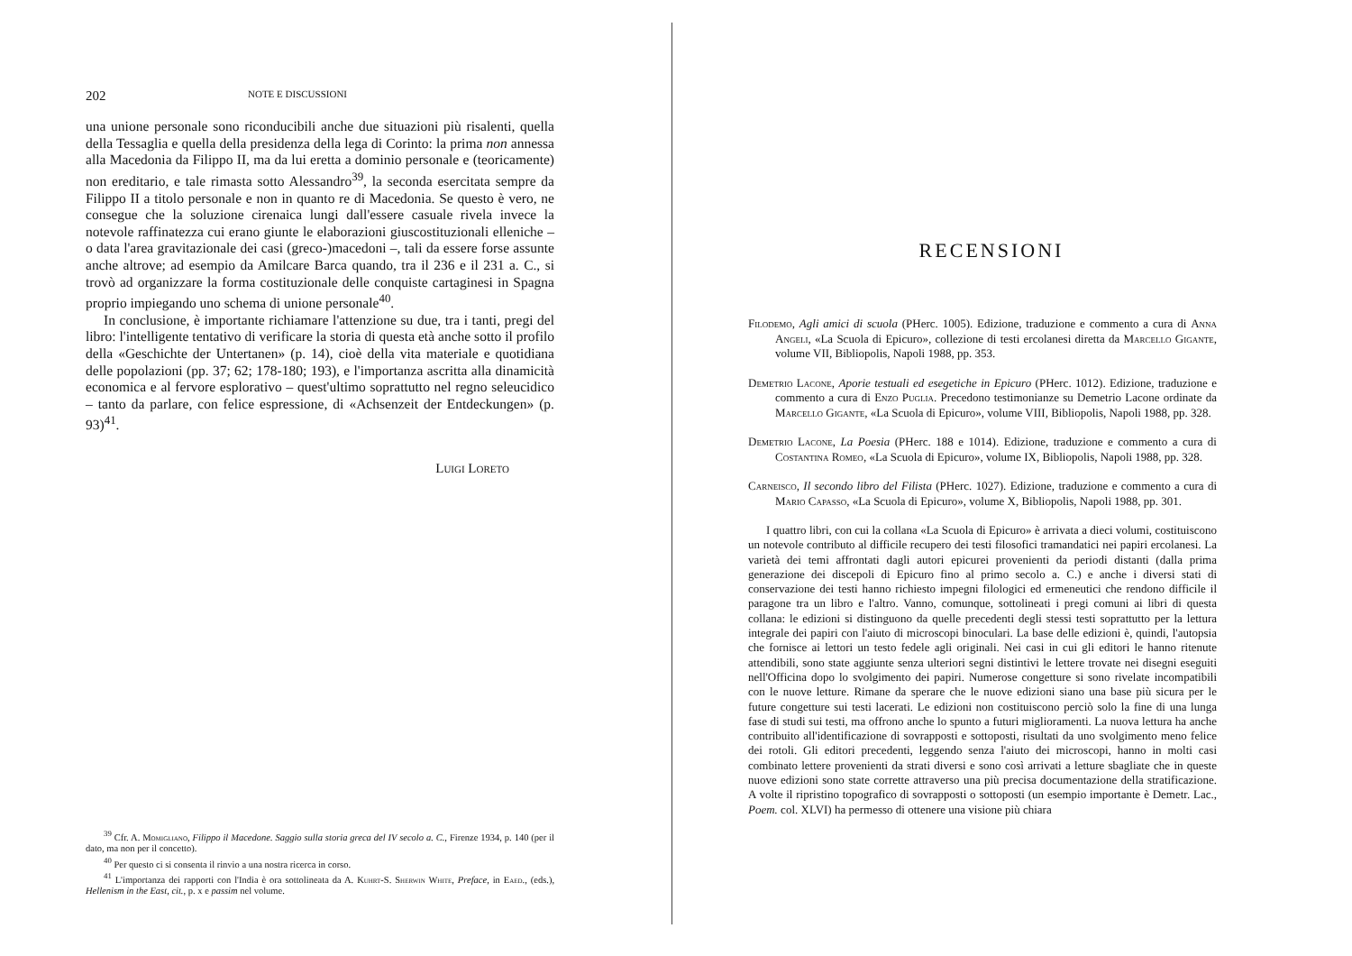202 NOTE E DISCUSSIONI
una unione personale sono riconducibili anche due situazioni più risalenti, quella della Tessaglia e quella della presidenza della lega di Corinto: la prima non annessa alla Macedonia da Filippo II, ma da lui eretta a dominio personale e (teoricamente) non ereditario, e tale rimasta sotto Alessandro<sup>39</sup>, la seconda e­sercitata sempre da Filippo II a titolo personale e non in quanto re di Macedo­nia. Se questo è vero, ne consegue che la soluzione cirenaica lungi dall'essere casuale rivela invece la notevole raffinatezza cui erano giunte le elaborazioni giuscostituzionali elleniche – o data l'area gravitazionale dei casi (greco-)mace­doni –, tali da essere forse assunte anche altrove; ad esempio da Amilcare Bar­ca quando, tra il 236 e il 231 a. C., si trovò ad organizzare la forma costituzio­nale delle conquiste cartaginesi in Spagna proprio impiegando uno schema di unione personale<sup>40</sup>.
In conclusione, è importante richiamare l'attenzione su due, tra i tanti, pregi del libro: l'intelligente tentativo di verificare la storia di questa età anche sotto il profilo della «Geschichte der Untertanen» (p. 14), cioè della vita mate­riale e quotidiana delle popolazioni (pp. 37; 62; 178-180; 193), e l'importanza ascritta alla dinamicità economica e al fervore esplorativo – quest'ultimo so­prattutto nel regno seleucidico – tanto da parlare, con felice espressione, di «Achsenzeit der Entdeckungen» (p. 93)<sup>41</sup>.
Luigi Loreto
<sup>39</sup> Cfr. A. Momigliano, Filippo il Macedone. Saggio sulla storia greca del IV secolo a. C., Firenze 1934, p. 140 (per il dato, ma non per il concetto).
<sup>40</sup> Per questo ci si consenta il rinvio a una nostra ricerca in corso.
<sup>41</sup> L'importanza dei rapporti con l'India è ora sottolineata da A. Kuhrt-S. Sherwin White, Preface, in Eaed., (eds.), Hellenism in the East, cit., p. x e passim nel volume.
RECENSIONI
Filodemo, Agli amici di scuola (PHerc. 1005). Edizione, traduzione e commento a cura di Anna Angeli, «La Scuola di Epicuro», collezione di testi ercolanesi diretta da Marcello Gigante, volume VII, Bibliopolis, Napoli 1988, pp. 353.
Demetrio Lacone, Aporie testuali ed esegetiche in Epicuro (PHerc. 1012). Edizione, tradu­zione e commento a cura di Enzo Puglia. Precedono testimonianze su Demetrio Lacone ordinate da Marcello Gigante, «La Scuola di Epicuro», volume VIII, Bibliopolis, Napoli 1988, pp. 328.
Demetrio Lacone, La Poesia (PHerc. 188 e 1014). Edizione, traduzione e commento a cura di Costantina Romeo, «La Scuola di Epicuro», volume IX, Bibliopolis, Napoli 1988, pp. 328.
Carneisco, Il secondo libro del Filista (PHerc. 1027). Edizione, traduzione e commento a cura di Mario Capasso, «La Scuola di Epicuro», volume X, Bibliopolis, Napoli 1988, pp. 301.
I quattro libri, con cui la collana «La Scuola di Epicuro» è arrivata a dieci volumi, costituiscono un notevole contributo al difficile recupero dei testi filosofici tramandatici nei papiri ercolanesi. La varietà dei temi affrontati dagli autori epicurei provenienti da periodi distanti (dalla prima generazione dei discepoli di Epicuro fino al primo secolo a. C.) e anche i diversi stati di conservazione dei testi hanno richiesto impegni filologici ed ermeneutici che rendono difficile il paragone tra un libro e l'altro. Vanno, comun­que, sottolineati i pregi comuni ai libri di questa collana: le edizioni si distinguono da quelle precedenti degli stessi testi soprattutto per la lettura integrale dei papiri con l'aiu­to di microscopi binoculari. La base delle edizioni è, quindi, l'autopsia che fornisce ai lettori un testo fedele agli originali. Nei casi in cui gli editori le hanno ritenute attendi­bili, sono state aggiunte senza ulteriori segni distintivi le lettere trovate nei disegni ese­guiti nell'Officina dopo lo svolgimento dei papiri. Numerose congetture si sono rivela­te incompatibili con le nuove letture. Rimane da sperare che le nuove edizioni siano u­na base più sicura per le future congetture sui testi lacerati. Le edizioni non costituisco­no perciò solo la fine di una lunga fase di studi sui testi, ma offrono anche lo spunto a futuri miglioramenti. La nuova lettura ha anche contribuito all'identificazione di so­vrapposti e sottoposti, risultati da uno svolgimento meno felice dei rotoli. Gli editori precedenti, leggendo senza l'aiuto dei microscopi, hanno in molti casi combinato lettere provenienti da strati diversi e sono così arrivati a letture sbagliate che in queste nuove edizioni sono state corrette attraverso una più precisa documentazione della stratifica­zione. A volte il ripristino topografico di sovrapposti o sottoposti (un esempio impor­tante è Demetr. Lac., Poem. col. XLVI) ha permesso di ottenere una visione più chiara